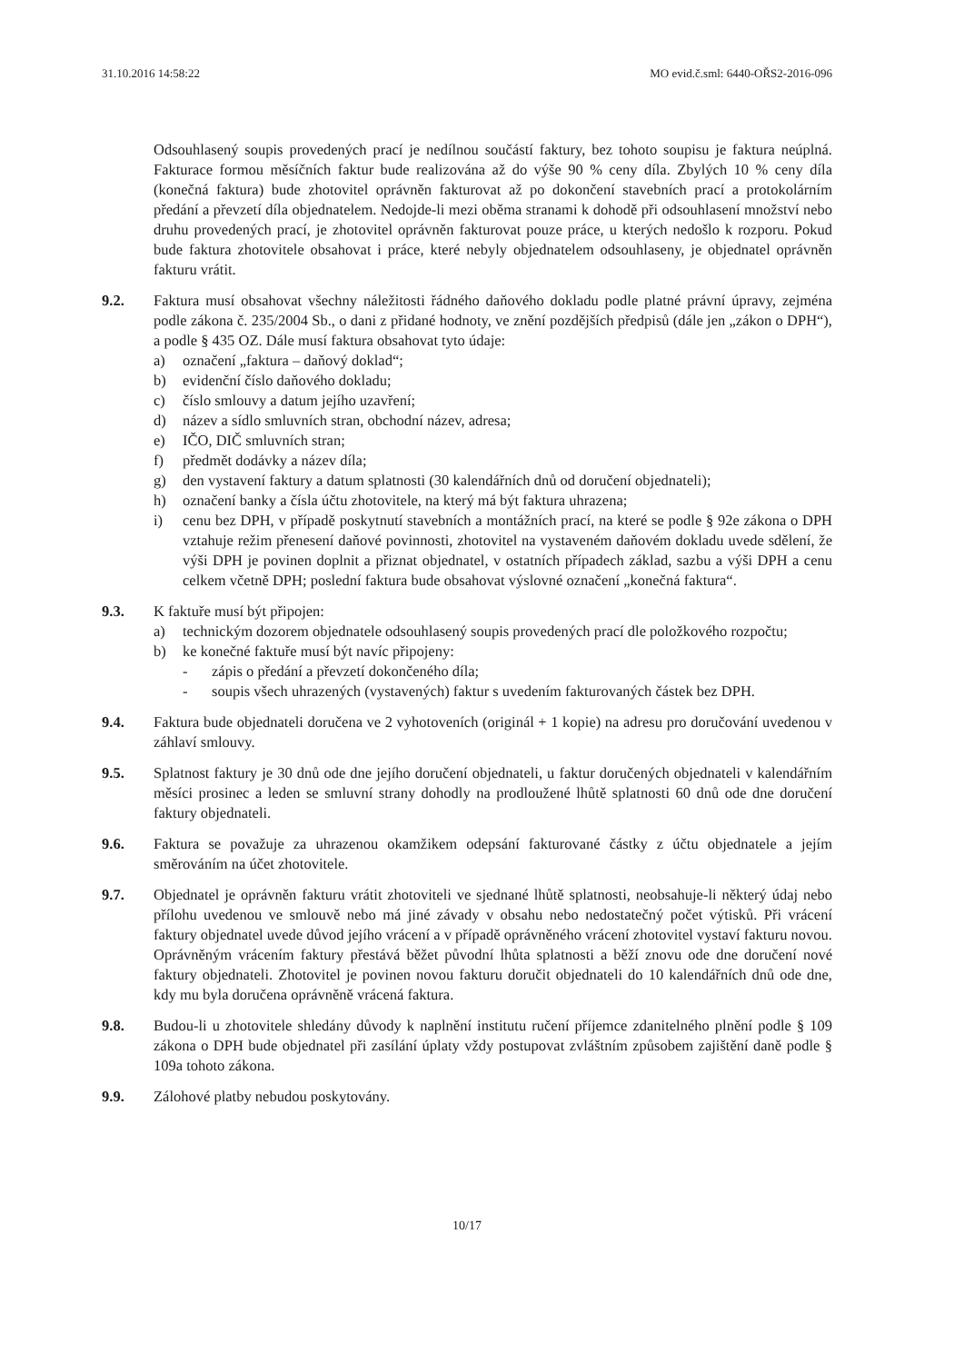31.10.2016 14:58:22 MO evid.č.sml: 6440-OŘS2-2016-096
Odsouhlasený soupis provedených prací je nedílnou součástí faktury, bez tohoto soupisu je faktura neúplná. Fakturace formou měsíčních faktur bude realizována až do výše 90 % ceny díla. Zbylých 10 % ceny díla (konečná faktura) bude zhotovitel oprávněn fakturovat až po dokončení stavebních prací a protokolárním předání a převzetí díla objednatelem. Nedojde-li mezi oběma stranami k dohodě při odsouhlasení množství nebo druhu provedených prací, je zhotovitel oprávněn fakturovat pouze práce, u kterých nedošlo k rozporu. Pokud bude faktura zhotovitele obsahovat i práce, které nebyly objednatelem odsouhlaseny, je objednatel oprávněn fakturu vrátit.
9.2. Faktura musí obsahovat všechny náležitosti řádného daňového dokladu podle platné právní úpravy, zejména podle zákona č. 235/2004 Sb., o dani z přidané hodnoty, ve znění pozdějších předpisů (dále jen „zákon o DPH“), a podle § 435 OZ. Dále musí faktura obsahovat tyto údaje:
a) označení „faktura – daňový doklad“;
b) evidenční číslo daňového dokladu;
c) číslo smlouvy a datum jejího uzavření;
d) název a sídlo smluvních stran, obchodní název, adresa;
e) IČO, DIČ smluvních stran;
f) předmět dodávky a název díla;
g) den vystavení faktury a datum splatnosti (30 kalendářních dnů od doručení objednateli);
h) označení banky a čísla účtu zhotovitele, na který má být faktura uhrazena;
i) cenu bez DPH, v případě poskytnutí stavebních a montážních prací, na které se podle § 92e zákona o DPH vztahuje režim přenesení daňové povinnosti, zhotovitel na vystaveném daňovém dokladu uvede sdělení, že výši DPH je povinen doplnit a přiznat objednatel, v ostatních případech základ, sazbu a výši DPH a cenu celkem včetně DPH; poslední faktura bude obsahovat výslovné označení „konečná faktura“.
9.3. K faktuře musí být připojen:
a) technickým dozorem objednatele odsouhlasený soupis provedených prací dle položkového rozpočtu;
b) ke konečné faktuře musí být navíc připojeny:
- zápis o předání a převzetí dokončeného díla;
- soupis všech uhrazených (vystavených) faktur s uvedením fakturovaných částek bez DPH.
9.4. Faktura bude objednateli doručena ve 2 vyhotoveních (originál + 1 kopie) na adresu pro doručování uvedenou v záhlaví smlouvy.
9.5. Splatnost faktury je 30 dnů ode dne jejího doručení objednateli, u faktur doručených objednateli v kalendářním měsíci prosinec a leden se smluvní strany dohodly na prodloužené lhůtě splatnosti 60 dnů ode dne doručení faktury objednateli.
9.6. Faktura se považuje za uhrazenou okamžikem odepsání fakturované částky z účtu objednatele a jejím směrováním na účet zhotovitele.
9.7. Objednatel je oprávněn fakturu vrátit zhotoviteli ve sjednané lhůtě splatnosti, neobsahuje-li některý údaj nebo přílohu uvedenou ve smlouvě nebo má jiné závady v obsahu nebo nedostatečný počet výtisků. Při vrácení faktury objednatel uvede důvod jejího vrácení a v případě oprávněného vrácení zhotovitel vystaví fakturu novou. Oprávněným vrácením faktury přestává běžet původní lhůta splatnosti a běží znovu ode dne doručení nové faktury objednateli. Zhotovitel je povinen novou fakturu doručit objednateli do 10 kalendářních dnů ode dne, kdy mu byla doručena oprávněně vrácená faktura.
9.8. Budou-li u zhotovitele shledány důvody k naplnění institutu ručení příjemce zdanitelného plnění podle § 109 zákona o DPH bude objednatel při zasílání úplaty vždy postupovat zvláštním způsobem zajištění daně podle § 109a tohoto zákona.
9.9. Zálohové platby nebudou poskytovány.
10/17